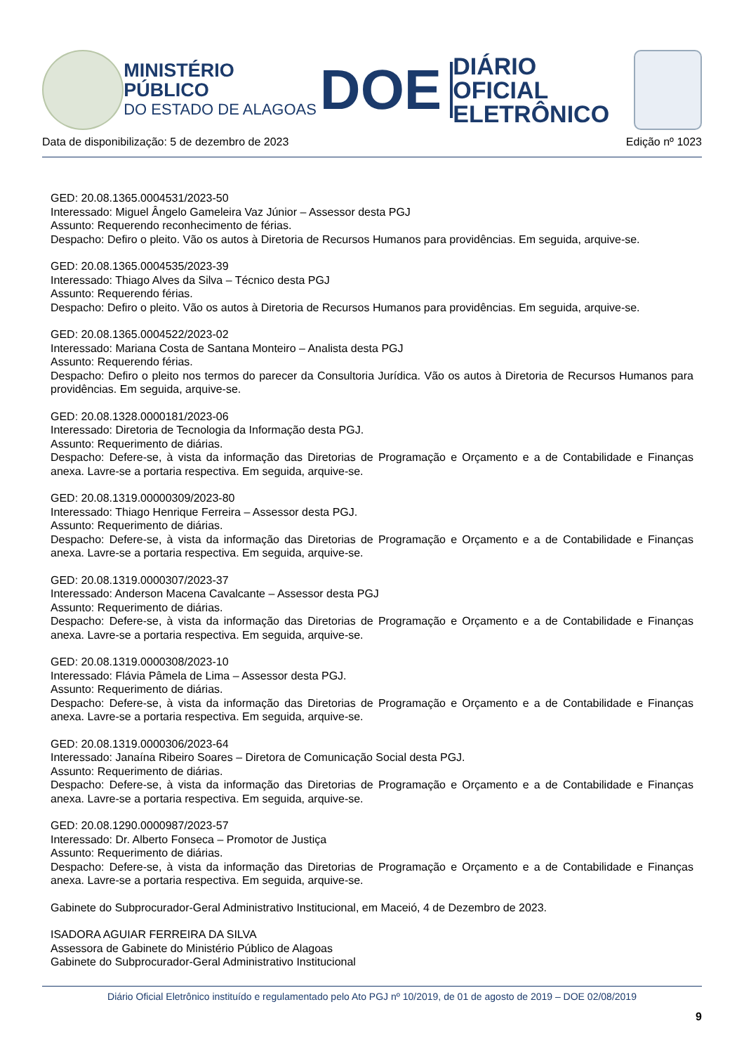MINISTÉRIO PÚBLICO
DO ESTADO DE ALAGOAS
DOE
DIÁRIO OFICIAL
ELETRÔNICO
Data de disponibilização: 5 de dezembro de 2023 Edição nº 1023
GED: 20.08.1365.0004531/2023-50
Interessado: Miguel Ângelo Gameleira Vaz Júnior – Assessor desta PGJ
Assunto: Requerendo reconhecimento de férias.
Despacho: Defiro o pleito. Vão os autos à Diretoria de Recursos Humanos para providências. Em seguida, arquive-se.
GED: 20.08.1365.0004535/2023-39
Interessado: Thiago Alves da Silva – Técnico desta PGJ
Assunto: Requerendo férias.
Despacho: Defiro o pleito. Vão os autos à Diretoria de Recursos Humanos para providências. Em seguida, arquive-se.
GED: 20.08.1365.0004522/2023-02
Interessado: Mariana Costa de Santana Monteiro – Analista desta PGJ
Assunto: Requerendo férias.
Despacho: Defiro o pleito nos termos do parecer da Consultoria Jurídica. Vão os autos à Diretoria de Recursos Humanos para providências. Em seguida, arquive-se.
GED: 20.08.1328.0000181/2023-06
Interessado: Diretoria de Tecnologia da Informação desta PGJ.
Assunto: Requerimento de diárias.
Despacho: Defere-se, à vista da informação das Diretorias de Programação e Orçamento e a de Contabilidade e Finanças anexa. Lavre-se a portaria respectiva. Em seguida, arquive-se.
GED: 20.08.1319.00000309/2023-80
Interessado: Thiago Henrique Ferreira – Assessor desta PGJ.
Assunto: Requerimento de diárias.
Despacho: Defere-se, à vista da informação das Diretorias de Programação e Orçamento e a de Contabilidade e Finanças anexa. Lavre-se a portaria respectiva. Em seguida, arquive-se.
GED: 20.08.1319.0000307/2023-37
Interessado: Anderson Macena Cavalcante – Assessor desta PGJ
Assunto: Requerimento de diárias.
Despacho: Defere-se, à vista da informação das Diretorias de Programação e Orçamento e a de Contabilidade e Finanças anexa. Lavre-se a portaria respectiva. Em seguida, arquive-se.
GED: 20.08.1319.0000308/2023-10
Interessado: Flávia Pâmela de Lima – Assessor desta PGJ.
Assunto: Requerimento de diárias.
Despacho: Defere-se, à vista da informação das Diretorias de Programação e Orçamento e a de Contabilidade e Finanças anexa. Lavre-se a portaria respectiva. Em seguida, arquive-se.
GED: 20.08.1319.0000306/2023-64
Interessado: Janaína Ribeiro Soares – Diretora de Comunicação Social desta PGJ.
Assunto: Requerimento de diárias.
Despacho: Defere-se, à vista da informação das Diretorias de Programação e Orçamento e a de Contabilidade e Finanças anexa. Lavre-se a portaria respectiva. Em seguida, arquive-se.
GED: 20.08.1290.0000987/2023-57
Interessado: Dr. Alberto Fonseca – Promotor de Justiça
Assunto: Requerimento de diárias.
Despacho: Defere-se, à vista da informação das Diretorias de Programação e Orçamento e a de Contabilidade e Finanças anexa. Lavre-se a portaria respectiva. Em seguida, arquive-se.
Gabinete do Subprocurador-Geral Administrativo Institucional, em Maceió, 4 de Dezembro de 2023.
ISADORA AGUIAR FERREIRA DA SILVA
Assessora de Gabinete do Ministério Público de Alagoas
Gabinete do Subprocurador-Geral Administrativo Institucional
Diário Oficial Eletrônico instituído e regulamentado pelo Ato PGJ nº 10/2019, de 01 de agosto de 2019 – DOE 02/08/2019
9